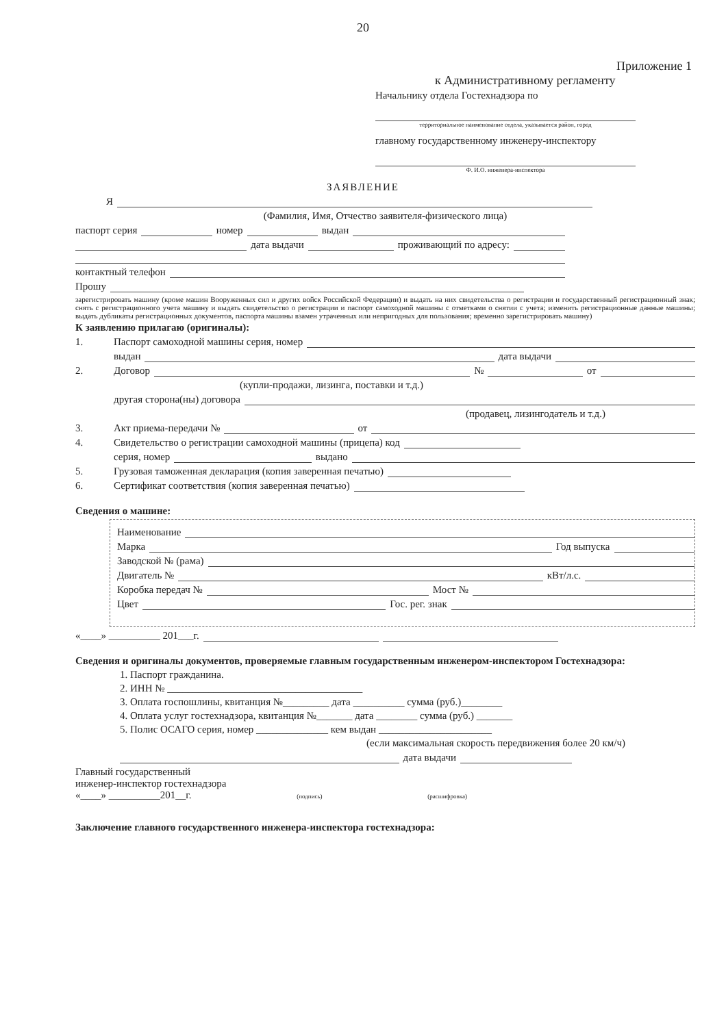20
Приложение 1
к Административному регламенту
Начальнику отдела Гостехнадзора по
территориальное наименование отдела, указывается район, город
главному государственному инженеру-инспектору
Ф. И.О. инженера-инспектора
ЗАЯВЛЕНИЕ
Я
(Фамилия, Имя, Отчество заявителя-физического лица)
паспорт серия номер выдан
дата выдачи проживающий по адресу:
контактный телефон
Прошу
зарегистрировать машину (кроме машин Вооруженных сил и других войск Российской Федерации) и выдать на них свидетельства о регистрации и государственный регистрационный знак; снять с регистрационного учета машину и выдать свидетельство о регистрации и паспорт самоходной машины с отметками о снятии с учета; изменить регистрационные данные машины; выдать дубликаты регистрационных документов, паспорта машины взамен утраченных или непригодных для пользования; временно зарегистрировать машину)
К заявлению прилагаю (оригиналы):
1. Паспорт самоходной машины серия, номер
выдан дата выдачи
2. Договор № от
(купли-продажи, лизинга, поставки и т.д.)
другая сторона(ны) договора
(продавец, лизингодатель и т.д.)
3. Акт приема-передачи № от
4. Свидетельство о регистрации самоходной машины (прицепа) код
серия, номер выдано
5. Грузовая таможенная декларация (копия заверенная печатью)
6. Сертификат соответствия (копия заверенная печатью)
Сведения о машине:
Наименование
Марка Год выпуска
Заводской № (рама)
Двигатель № кВт/л.с.
Коробка передач № Мост №
Цвет Гос. рег. знак
«____» __________ 201___г.
Сведения и оригиналы документов, проверяемые главным государственным инженером-инспектором Гостехнадзора:
1. Паспорт гражданина.
2. ИНН № ______________________________________
3. Оплата госпошлины, квитанция №_________ дата __________ сумма (руб.)________
4. Оплата услуг гостехнадзора, квитанция №_______ дата ________ сумма (руб.) _______
5. Полис ОСАГО серия, номер ______________ кем выдан ______________________
(если максимальная скорость передвижения более 20 км/ч)
дата выдачи
Главный государственный
инженер-инспектор гостехнадзора
«____» __________201__г. (подпись) (расшифровка)
Заключение главного государственного инженера-инспектора гостехнадзора: